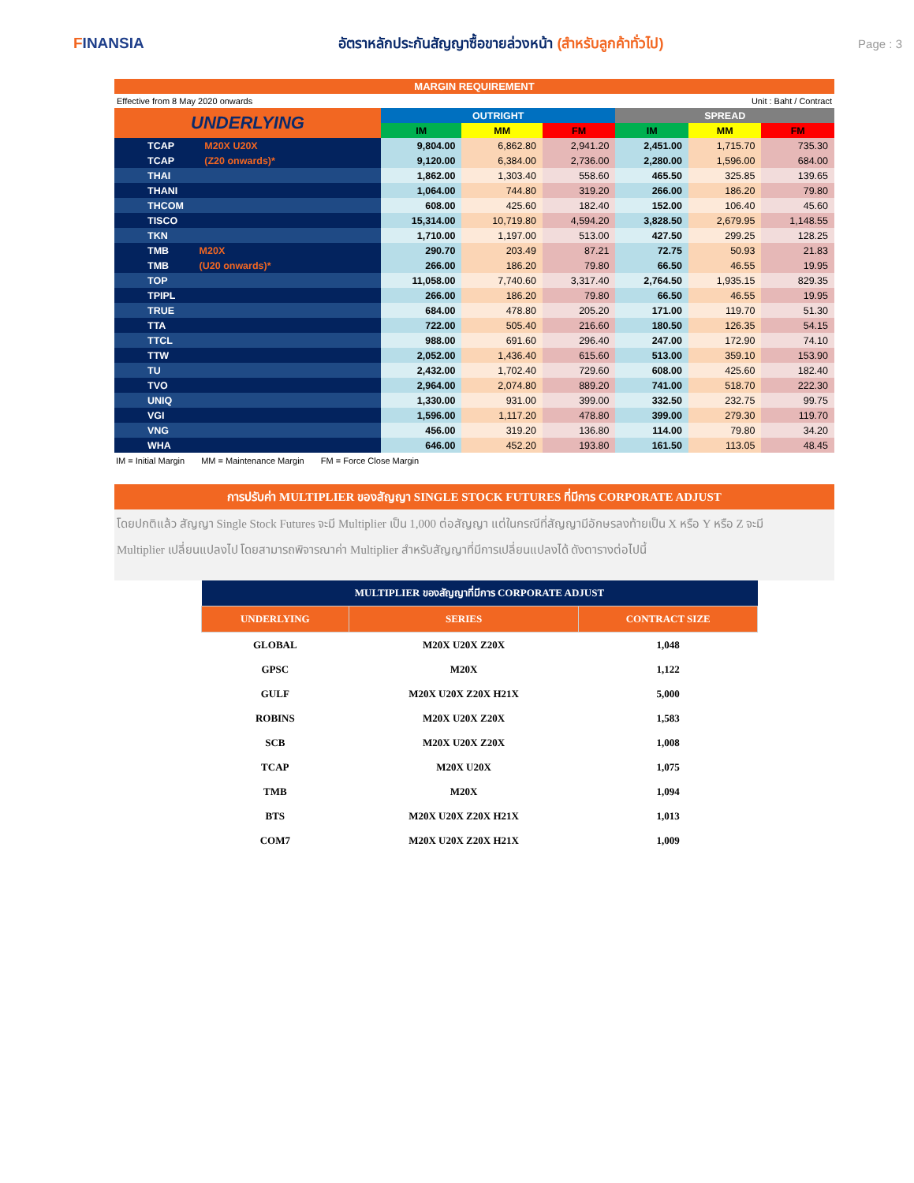FINANSIA
อัตราหลักประกันสัญญาซื้อขายล่วงหน้า (สำหรับลูกค้าทั่วไป)
Page : 3
MARGIN REQUIREMENT
Effective from 8 May 2020 onwards Unit : Baht / Contract
| UNDERLYING | OUTRIGHT | | | SPREAD | | |
| --- | --- | --- | --- | --- | --- | --- |
| | IM | MM | FM | IM | MM | FM |
| TCAP M20X U20X | 9,804.00 | 6,862.80 | 2,941.20 | 2,451.00 | 1,715.70 | 735.30 |
| TCAP (Z20 onwards)* | 9,120.00 | 6,384.00 | 2,736.00 | 2,280.00 | 1,596.00 | 684.00 |
| THAI | 1,862.00 | 1,303.40 | 558.60 | 465.50 | 325.85 | 139.65 |
| THANI | 1,064.00 | 744.80 | 319.20 | 266.00 | 186.20 | 79.80 |
| THCOM | 608.00 | 425.60 | 182.40 | 152.00 | 106.40 | 45.60 |
| TISCO | 15,314.00 | 10,719.80 | 4,594.20 | 3,828.50 | 2,679.95 | 1,148.55 |
| TKN | 1,710.00 | 1,197.00 | 513.00 | 427.50 | 299.25 | 128.25 |
| TMB M20X | 290.70 | 203.49 | 87.21 | 72.75 | 50.93 | 21.83 |
| TMB (U20 onwards)* | 266.00 | 186.20 | 79.80 | 66.50 | 46.55 | 19.95 |
| TOP | 11,058.00 | 7,740.60 | 3,317.40 | 2,764.50 | 1,935.15 | 829.35 |
| TPIPL | 266.00 | 186.20 | 79.80 | 66.50 | 46.55 | 19.95 |
| TRUE | 684.00 | 478.80 | 205.20 | 171.00 | 119.70 | 51.30 |
| TTA | 722.00 | 505.40 | 216.60 | 180.50 | 126.35 | 54.15 |
| TTCL | 988.00 | 691.60 | 296.40 | 247.00 | 172.90 | 74.10 |
| TTW | 2,052.00 | 1,436.40 | 615.60 | 513.00 | 359.10 | 153.90 |
| TU | 2,432.00 | 1,702.40 | 729.60 | 608.00 | 425.60 | 182.40 |
| TVO | 2,964.00 | 2,074.80 | 889.20 | 741.00 | 518.70 | 222.30 |
| UNIQ | 1,330.00 | 931.00 | 399.00 | 332.50 | 232.75 | 99.75 |
| VGI | 1,596.00 | 1,117.20 | 478.80 | 399.00 | 279.30 | 119.70 |
| VNG | 456.00 | 319.20 | 136.80 | 114.00 | 79.80 | 34.20 |
| WHA | 646.00 | 452.20 | 193.80 | 161.50 | 113.05 | 48.45 |
IM = Initial Margin MM = Maintenance Margin FM = Force Close Margin
การปรับค่า MULTIPLIER ของสัญญา SINGLE STOCK FUTURES ที่มีการ CORPORATE ADJUST
โดยปกติแล้ว สัญญา Single Stock Futures จะมี Multiplier เป็น 1,000 ต่อสัญญา แต่ในกรณีที่สัญญามีอักษรลงท้ายเป็น X หรือ Y หรือ Z จะมี
Multiplier เปลี่ยนแปลงไป โดยสามารถพิจารณาค่า Multiplier สำหรับสัญญาที่มีการเปลี่ยนแปลงได้ ดังตารางต่อไปนี้
| MULTIPLIER ของสัญญาที่มีการ CORPORATE ADJUST | | |
| --- | --- | --- |
| UNDERLYING | SERIES | CONTRACT SIZE |
| GLOBAL | M20X U20X Z20X | 1,048 |
| GPSC | M20X | 1,122 |
| GULF | M20X U20X Z20X H21X | 5,000 |
| ROBINS | M20X U20X Z20X | 1,583 |
| SCB | M20X U20X Z20X | 1,008 |
| TCAP | M20X U20X | 1,075 |
| TMB | M20X | 1,094 |
| BTS | M20X U20X Z20X H21X | 1,013 |
| COM7 | M20X U20X Z20X H21X | 1,009 |